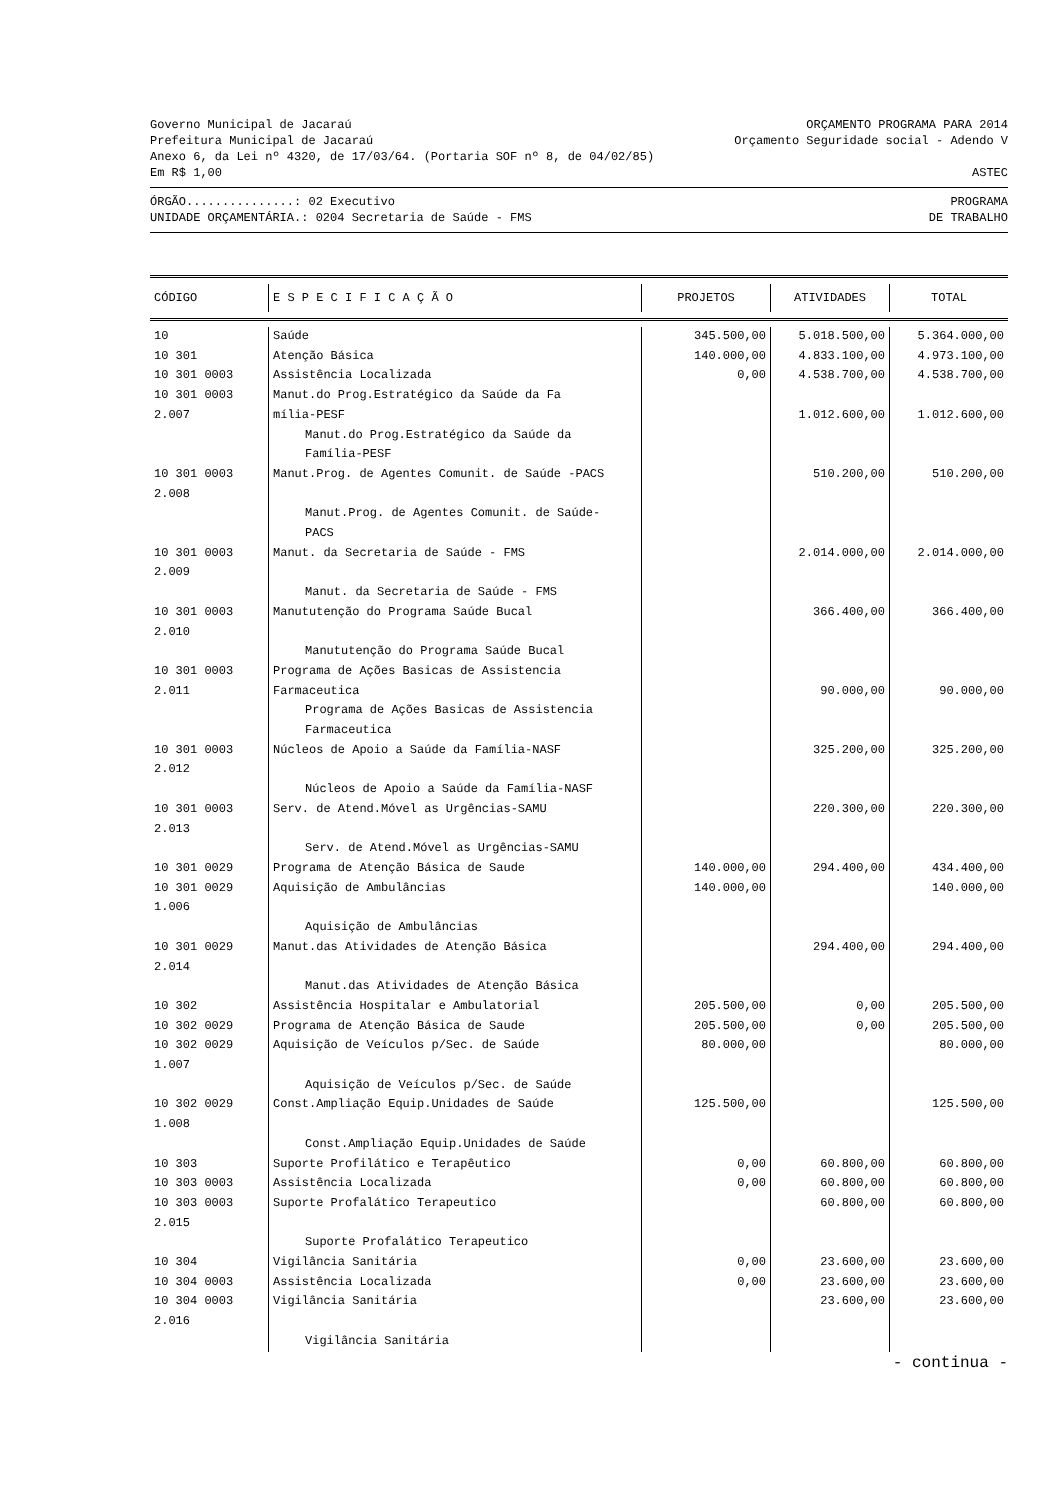Governo Municipal de Jacaraú ORÇAMENTO PROGRAMA PARA 2014
Prefeitura Municipal de Jacaraú Orçamento Seguridade social - Adendo V
Anexo 6, da Lei nº 4320, de 17/03/64. (Portaria SOF nº 8, de 04/02/85)
Em R$ 1,00 ASTEC
ÓRGÃO...............: 02 Executivo PROGRAMA
UNIDADE ORÇAMENTÁRIA.: 0204 Secretaria de Saúde - FMS DE TRABALHO
| CÓDIGO | E S P E C I F I C A Ç Ã O | PROJETOS | ATIVIDADES | TOTAL |
| --- | --- | --- | --- | --- |
| 10 | Saúde | 345.500,00 | 5.018.500,00 | 5.364.000,00 |
| 10 301 | Atenção Básica | 140.000,00 | 4.833.100,00 | 4.973.100,00 |
| 10 301 0003 | Assistência Localizada | 0,00 | 4.538.700,00 | 4.538.700,00 |
| 10 301 0003 2.007 | Manut.do Prog.Estratégico da Saúde da Fa mília-PESF | | 1.012.600,00 | 1.012.600,00 |
| | Manut.do Prog.Estratégico da Saúde da Família-PESF | | | |
| 10 301 0003 2.008 | Manut.Prog. de Agentes Comunit. de Saúde -PACS | | 510.200,00 | 510.200,00 |
| | Manut.Prog. de Agentes Comunit. de Saúde- PACS | | | |
| 10 301 0003 2.009 | Manut. da Secretaria de Saúde - FMS | | 2.014.000,00 | 2.014.000,00 |
| | Manut. da Secretaria de Saúde - FMS | | | |
| 10 301 0003 2.010 | Manututenção do Programa Saúde Bucal | | 366.400,00 | 366.400,00 |
| | Manututenção do Programa Saúde Bucal | | | |
| 10 301 0003 2.011 | Programa de Ações Basicas de Assistencia Farmaceutica | | 90.000,00 | 90.000,00 |
| | Programa de Ações Basicas de Assistencia Farmaceutica | | | |
| 10 301 0003 2.012 | Núcleos de Apoio a Saúde da Família-NASF | | 325.200,00 | 325.200,00 |
| | Núcleos de Apoio a Saúde da Família-NASF | | | |
| 10 301 0003 2.013 | Serv. de Atend.Móvel as Urgências-SAMU | | 220.300,00 | 220.300,00 |
| | Serv. de Atend.Móvel as Urgências-SAMU | | | |
| 10 301 0029 | Programa de Atenção Básica de Saude | 140.000,00 | 294.400,00 | 434.400,00 |
| 10 301 0029 1.006 | Aquisição de Ambulâncias | 140.000,00 | | 140.000,00 |
| | Aquisição de Ambulâncias | | | |
| 10 301 0029 2.014 | Manut.das Atividades de Atenção Básica | | 294.400,00 | 294.400,00 |
| | Manut.das Atividades de Atenção Básica | | | |
| 10 302 | Assistência Hospitalar e Ambulatorial | 205.500,00 | 0,00 | 205.500,00 |
| 10 302 0029 | Programa de Atenção Básica de Saude | 205.500,00 | 0,00 | 205.500,00 |
| 10 302 0029 1.007 | Aquisição de Veículos p/Sec. de Saúde | 80.000,00 | | 80.000,00 |
| | Aquisição de Veículos p/Sec. de Saúde | | | |
| 10 302 0029 1.008 | Const.Ampliação Equip.Unidades de Saúde | 125.500,00 | | 125.500,00 |
| | Const.Ampliação Equip.Unidades de Saúde | | | |
| 10 303 | Suporte Profilático e Terapêutico | 0,00 | 60.800,00 | 60.800,00 |
| 10 303 0003 | Assistência Localizada | 0,00 | 60.800,00 | 60.800,00 |
| 10 303 0003 2.015 | Suporte Profalático Terapeutico | | 60.800,00 | 60.800,00 |
| | Suporte Profalático Terapeutico | | | |
| 10 304 | Vigilância Sanitária | 0,00 | 23.600,00 | 23.600,00 |
| 10 304 0003 | Assistência Localizada | 0,00 | 23.600,00 | 23.600,00 |
| 10 304 0003 2.016 | Vigilância Sanitária | | 23.600,00 | 23.600,00 |
| | Vigilância Sanitária | | | |
- continua -